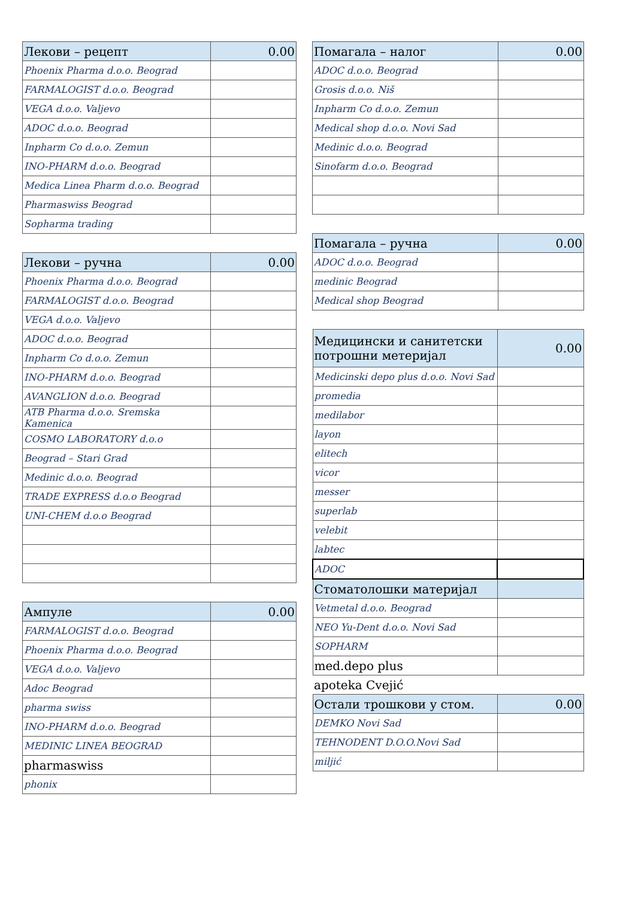| Лекови – рецепт | 0.00 |
| Phoenix Pharma d.o.o. Beograd | |
| FARMALOGIST d.o.o. Beograd | |
| VEGA d.o.o. Valjevo | |
| ADOC d.o.o. Beograd | |
| Inpharm Co d.o.o. Zemun | |
| INO-PHARM d.o.o. Beograd | |
| Medica Linea Pharm d.o.o. Beograd | |
| Pharmaswiss Beograd | |
| Sopharma trading | |
| Лекови – ручна | 0.00 |
| Phoenix Pharma d.o.o. Beograd | |
| FARMALOGIST d.o.o. Beograd | |
| VEGA d.o.o. Valjevo | |
| ADOC d.o.o. Beograd | |
| Inpharm Co d.o.o. Zemun | |
| INO-PHARM d.o.o. Beograd | |
| AVANGLION d.o.o. Beograd | |
| ATB Pharma d.o.o. Sremska Kamenica | |
| COSMO LABORATORY d.o.o | |
| Beograd – Stari Grad | |
| Medinic d.o.o. Beograd | |
| TRADE EXPRESS d.o.o Beograd | |
| UNI-CHEM d.o.o Beograd | |
| Ампуле | 0.00 |
| FARMALOGIST d.o.o. Beograd | |
| Phoenix Pharma d.o.o. Beograd | |
| VEGA d.o.o. Valjevo | |
| Adoc Beograd | |
| pharma swiss | |
| INO-PHARM d.o.o. Beograd | |
| MEDINIC LINEA BEOGRAD | |
| pharmaswiss | |
| phonix | |
| Помагала – налог | 0.00 |
| ADOC d.o.o. Beograd | |
| Grosis d.o.o. Niš | |
| Inpharm Co d.o.o. Zemun | |
| Medical shop d.o.o. Novi Sad | |
| Medinic d.o.o. Beograd | |
| Sinofarm d.o.o. Beograd | |
| Помагала – ручна | 0.00 |
| ADOC d.o.o. Beograd | |
| medinic Beograd | |
| Medical shop Beograd | |
| Медицински и санитетски потрошни метеријал | 0.00 |
| Medicinski depo plus d.o.o. Novi Sad | |
| promedia | |
| medilabor | |
| layon | |
| elitech | |
| vicor | |
| messer | |
| superlab | |
| velebit | |
| labtec | |
| ADOC | |
| Стоматолошки материјал | |
| Vetmetal d.o.o. Beograd | |
| NEO Yu-Dent d.o.o. Novi Sad | |
| SOPHARM | |
| med.depo plus | |
| apoteka Cvejić | |
| Остали трошкови у стом. | 0.00 |
| DEMKO Novi Sad | |
| TEHNODENT D.O.O.Novi Sad | |
| miljić | |